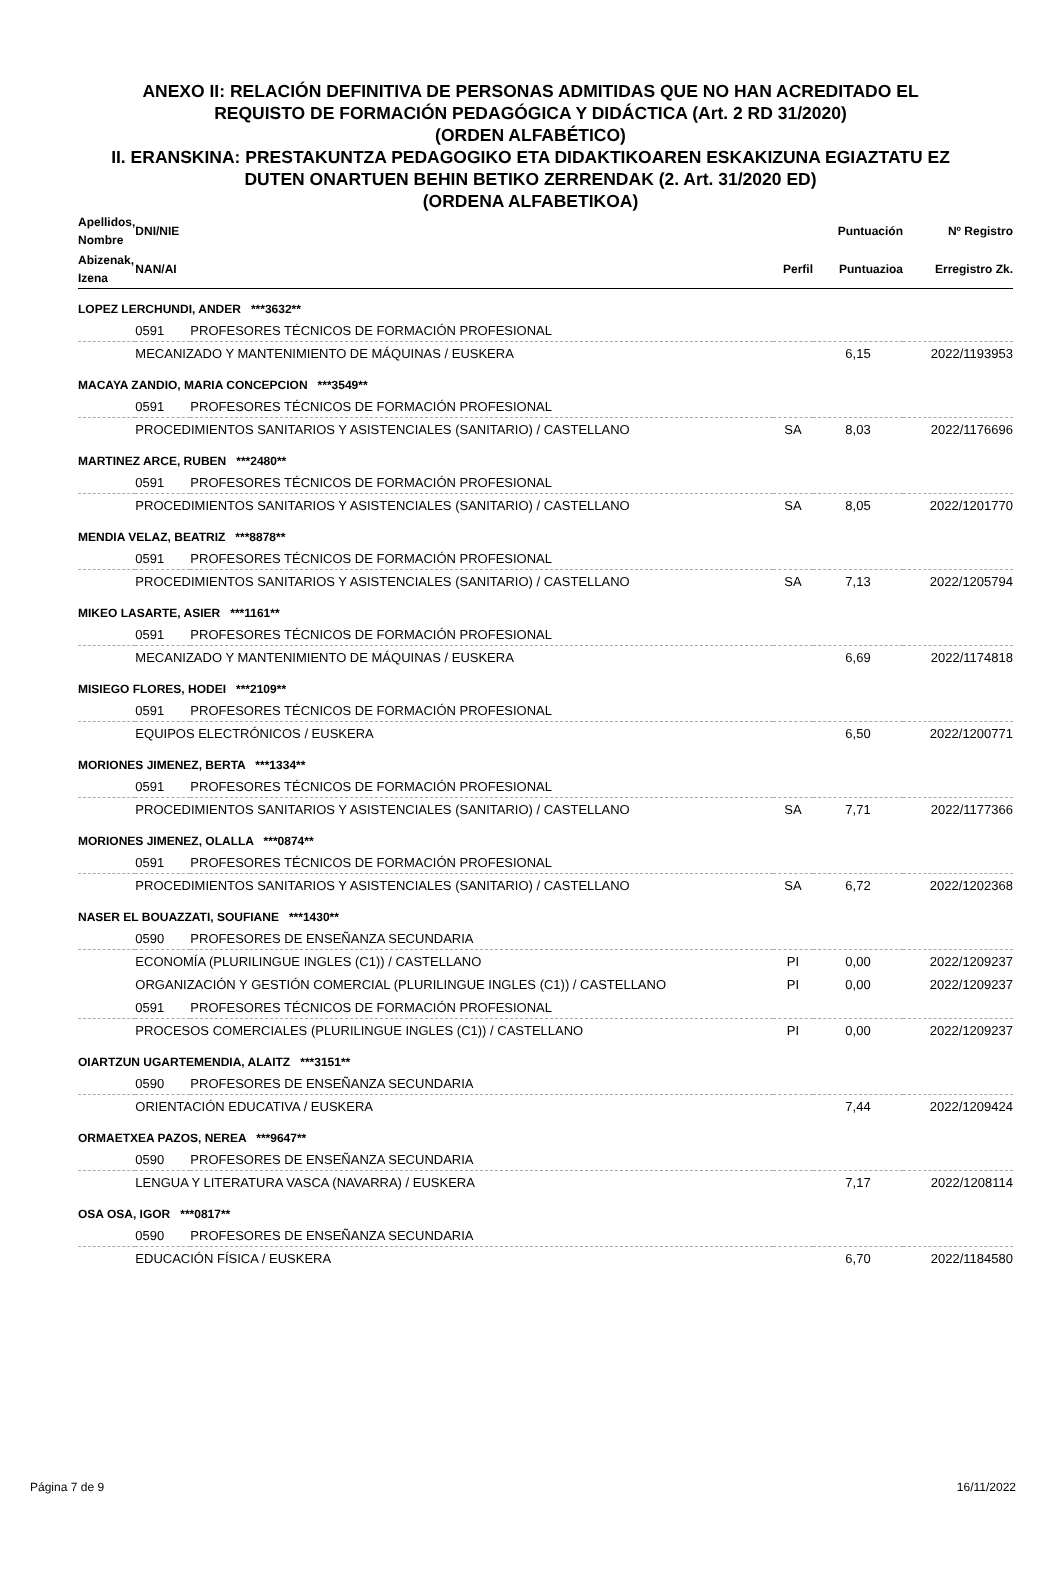ANEXO II: RELACIÓN DEFINITIVA DE PERSONAS ADMITIDAS QUE NO HAN ACREDITADO EL
REQUISTO DE FORMACIÓN PEDAGÓGICA Y DIDÁCTICA (Art. 2 RD 31/2020)
(ORDEN ALFABÉTICO)
II. ERANSKINA: PRESTAKUNTZA PEDAGOGIKO ETA DIDAKTIKOAREN ESKAKIZUNA EGIAZTATU EZ
DUTEN ONARTUEN BEHIN BETIKO ZERRENDAK (2. Art. 31/2020 ED)
(ORDENA ALFABETIKOA)
| Apellidos, Nombre | DNI/NIE | | | Puntuación | Nº Registro |
| --- | --- | --- | --- | --- | --- |
| Abizenak, Izena | NAN/AI | | Perfil | Puntuazioa | Erregistro Zk. |
| LOPEZ LERCHUNDI, ANDER ***3632** | | | | | |
| | 0591 | PROFESORES TÉCNICOS DE FORMACIÓN PROFESIONAL | | | |
| | MECANIZADO Y MANTENIMIENTO DE MÁQUINAS / EUSKERA | | | 6,15 | 2022/1193953 |
| MACAYA ZANDIO, MARIA CONCEPCION ***3549** | | | | | |
| | 0591 | PROFESORES TÉCNICOS DE FORMACIÓN PROFESIONAL | | | |
| | PROCEDIMIENTOS SANITARIOS Y ASISTENCIALES (SANITARIO) / CASTELLANO | | SA | 8,03 | 2022/1176696 |
| MARTINEZ ARCE, RUBEN ***2480** | | | | | |
| | 0591 | PROFESORES TÉCNICOS DE FORMACIÓN PROFESIONAL | | | |
| | PROCEDIMIENTOS SANITARIOS Y ASISTENCIALES (SANITARIO) / CASTELLANO | | SA | 8,05 | 2022/1201770 |
| MENDIA VELAZ, BEATRIZ ***8878** | | | | | |
| | 0591 | PROFESORES TÉCNICOS DE FORMACIÓN PROFESIONAL | | | |
| | PROCEDIMIENTOS SANITARIOS Y ASISTENCIALES (SANITARIO) / CASTELLANO | | SA | 7,13 | 2022/1205794 |
| MIKEO LASARTE, ASIER ***1161** | | | | | |
| | 0591 | PROFESORES TÉCNICOS DE FORMACIÓN PROFESIONAL | | | |
| | MECANIZADO Y MANTENIMIENTO DE MÁQUINAS / EUSKERA | | | 6,69 | 2022/1174818 |
| MISIEGO FLORES, HODEI ***2109** | | | | | |
| | 0591 | PROFESORES TÉCNICOS DE FORMACIÓN PROFESIONAL | | | |
| | EQUIPOS ELECTRÓNICOS / EUSKERA | | | 6,50 | 2022/1200771 |
| MORIONES JIMENEZ, BERTA ***1334** | | | | | |
| | 0591 | PROFESORES TÉCNICOS DE FORMACIÓN PROFESIONAL | | | |
| | PROCEDIMIENTOS SANITARIOS Y ASISTENCIALES (SANITARIO) / CASTELLANO | | SA | 7,71 | 2022/1177366 |
| MORIONES JIMENEZ, OLALLA ***0874** | | | | | |
| | 0591 | PROFESORES TÉCNICOS DE FORMACIÓN PROFESIONAL | | | |
| | PROCEDIMIENTOS SANITARIOS Y ASISTENCIALES (SANITARIO) / CASTELLANO | | SA | 6,72 | 2022/1202368 |
| NASER EL BOUAZZATI, SOUFIANE ***1430** | | | | | |
| | 0590 | PROFESORES DE ENSEÑANZA SECUNDARIA | | | |
| | ECONOMÍA (PLURILINGUE INGLES (C1)) / CASTELLANO | | PI | 0,00 | 2022/1209237 |
| | ORGANIZACIÓN Y GESTIÓN COMERCIAL (PLURILINGUE INGLES (C1)) / CASTELLANO | | PI | 0,00 | 2022/1209237 |
| | 0591 | PROFESORES TÉCNICOS DE FORMACIÓN PROFESIONAL | | | |
| | PROCESOS COMERCIALES (PLURILINGUE INGLES (C1)) / CASTELLANO | | PI | 0,00 | 2022/1209237 |
| OIARTZUN UGARTEMENDIA, ALAITZ ***3151** | | | | | |
| | 0590 | PROFESORES DE ENSEÑANZA SECUNDARIA | | | |
| | ORIENTACIÓN EDUCATIVA / EUSKERA | | | 7,44 | 2022/1209424 |
| ORMAETXEA PAZOS, NEREA ***9647** | | | | | |
| | 0590 | PROFESORES DE ENSEÑANZA SECUNDARIA | | | |
| | LENGUA Y LITERATURA VASCA (NAVARRA) / EUSKERA | | | 7,17 | 2022/1208114 |
| OSA OSA, IGOR ***0817** | | | | | |
| | 0590 | PROFESORES DE ENSEÑANZA SECUNDARIA | | | |
| | EDUCACIÓN FÍSICA / EUSKERA | | | 6,70 | 2022/1184580 |
Página 7 de 9 16/11/2022